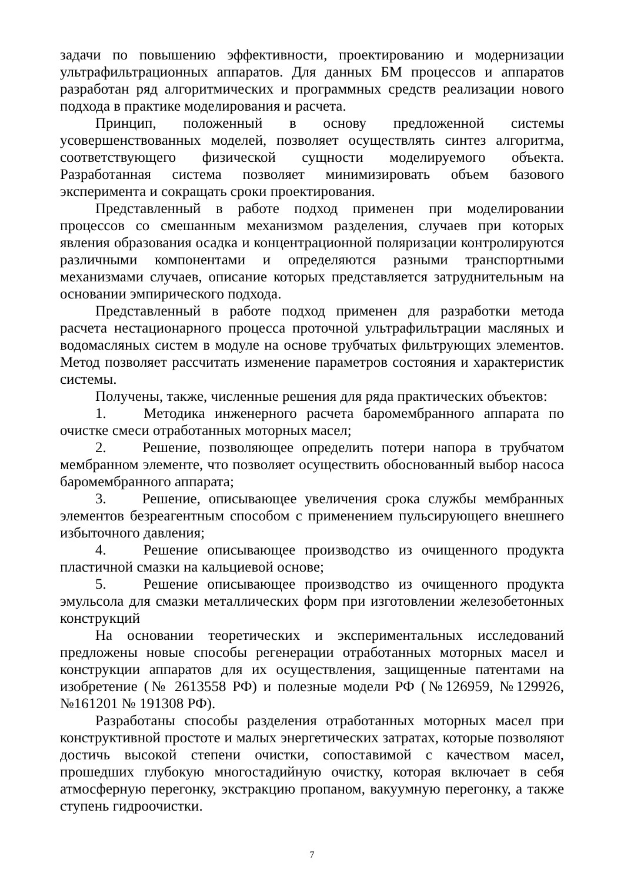задачи по повышению эффективности, проектированию и модернизации ультрафильтрационных аппаратов. Для данных БМ процессов и аппаратов разработан ряд алгоритмических и программных средств реализации нового подхода в практике моделирования и расчета.
Принцип, положенный в основу предложенной системы усовершенствованных моделей, позволяет осуществлять синтез алгоритма, соответствующего физической сущности моделируемого объекта. Разработанная система позволяет минимизировать объем базового эксперимента и сокращать сроки проектирования.
Представленный в работе подход применен при моделировании процессов со смешанным механизмом разделения, случаев при которых явления образования осадка и концентрационной поляризации контролируются различными компонентами и определяются разными транспортными механизмами случаев, описание которых представляется затруднительным на основании эмпирического подхода.
Представленный в работе подход применен для разработки метода расчета нестационарного процесса проточной ультрафильтрации масляных и водомасляных систем в модуле на основе трубчатых фильтрующих элементов. Метод позволяет рассчитать изменение параметров состояния и характеристик системы.
Получены, также, численные решения для ряда практических объектов:
1. Методика инженерного расчета баромембранного аппарата по очистке смеси отработанных моторных масел;
2. Решение, позволяющее определить потери напора в трубчатом мембранном элементе, что позволяет осуществить обоснованный выбор насоса баромембранного аппарата;
3. Решение, описывающее увеличения срока службы мембранных элементов безреагентным способом с применением пульсирующего внешнего избыточного давления;
4. Решение описывающее производство из очищенного продукта пластичной смазки на кальциевой основе;
5. Решение описывающее производство из очищенного продукта эмульсола для смазки металлических форм при изготовлении железобетонных конструкций
На основании теоретических и экспериментальных исследований предложены новые способы регенерации отработанных моторных масел и конструкции аппаратов для их осуществления, защищенные патентами на изобретение (№ 2613558 РФ) и полезные модели РФ (№126959, №129926, №161201 № 191308 РФ).
Разработаны способы разделения отработанных моторных масел при конструктивной простоте и малых энергетических затратах, которые позволяют достичь высокой степени очистки, сопоставимой с качеством масел, прошедших глубокую многостадийную очистку, которая включает в себя атмосферную перегонку, экстракцию пропаном, вакуумную перегонку, а также ступень гидроочистки.
7